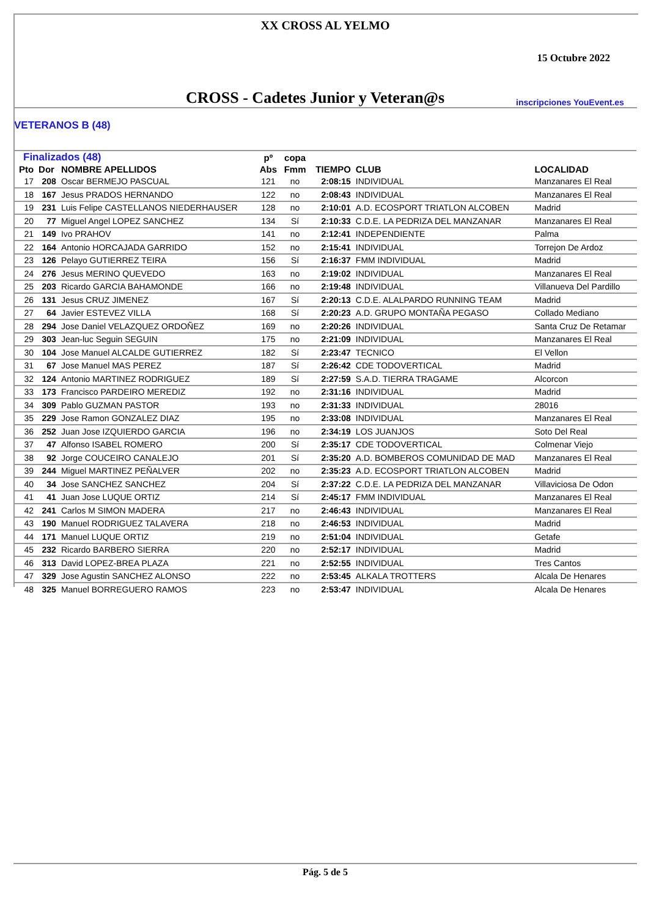XX CROSS AL YELMO
15 Octubre 2022
CROSS - Cadetes Junior y Veteran@s inscripciones YouEvent.es
VETERANOS B (48)
| Finalizados (48) | | | pº | copa | | | |
| --- | --- | --- | --- | --- | --- | --- | --- |
| Pto | Dor | NOMBRE APELLIDOS | Abs | Fmm | TIEMPO | CLUB | LOCALIDAD |
| 17 | 208 | Oscar BERMEJO PASCUAL | 121 | no | 2:08:15 | INDIVIDUAL | Manzanares El Real |
| 18 | 167 | Jesus PRADOS HERNANDO | 122 | no | 2:08:43 | INDIVIDUAL | Manzanares El Real |
| 19 | 231 | Luis Felipe CASTELLANOS NIEDERHAUSER | 128 | no | 2:10:01 | A.D. ECOSPORT TRIATLON ALCOBEN | Madrid |
| 20 | 77 | Miguel Angel LOPEZ SANCHEZ | 134 | Sí | 2:10:33 | C.D.E. LA PEDRIZA DEL MANZANAR | Manzanares El Real |
| 21 | 149 | Ivo PRAHOV | 141 | no | 2:12:41 | INDEPENDIENTE | Palma |
| 22 | 164 | Antonio HORCAJADA GARRIDO | 152 | no | 2:15:41 | INDIVIDUAL | Torrejon De Ardoz |
| 23 | 126 | Pelayo GUTIERREZ TEIRA | 156 | Sí | 2:16:37 | FMM INDIVIDUAL | Madrid |
| 24 | 276 | Jesus MERINO QUEVEDO | 163 | no | 2:19:02 | INDIVIDUAL | Manzanares El Real |
| 25 | 203 | Ricardo GARCIA BAHAMONDE | 166 | no | 2:19:48 | INDIVIDUAL | Villanueva Del Pardillo |
| 26 | 131 | Jesus CRUZ JIMENEZ | 167 | Sí | 2:20:13 | C.D.E. ALALPARDO RUNNING TEAM | Madrid |
| 27 | 64 | Javier ESTEVEZ VILLA | 168 | Sí | 2:20:23 | A.D. GRUPO MONTAÑA PEGASO | Collado Mediano |
| 28 | 294 | Jose Daniel VELAZQUEZ ORDOÑEZ | 169 | no | 2:20:26 | INDIVIDUAL | Santa Cruz De Retamar |
| 29 | 303 | Jean-luc Seguin SEGUIN | 175 | no | 2:21:09 | INDIVIDUAL | Manzanares El Real |
| 30 | 104 | Jose Manuel ALCALDE GUTIERREZ | 182 | Sí | 2:23:47 | TECNICO | El Vellon |
| 31 | 67 | Jose Manuel MAS PEREZ | 187 | Sí | 2:26:42 | CDE TODOVERTICAL | Madrid |
| 32 | 124 | Antonio MARTINEZ RODRIGUEZ | 189 | Sí | 2:27:59 | S.A.D. TIERRA TRAGAME | Alcorcon |
| 33 | 173 | Francisco PARDEIRO MEREDIZ | 192 | no | 2:31:16 | INDIVIDUAL | Madrid |
| 34 | 309 | Pablo GUZMAN PASTOR | 193 | no | 2:31:33 | INDIVIDUAL | 28016 |
| 35 | 229 | Jose Ramon GONZALEZ DIAZ | 195 | no | 2:33:08 | INDIVIDUAL | Manzanares El Real |
| 36 | 252 | Juan Jose IZQUIERDO GARCIA | 196 | no | 2:34:19 | LOS JUANJOS | Soto Del Real |
| 37 | 47 | Alfonso ISABEL ROMERO | 200 | Sí | 2:35:17 | CDE TODOVERTICAL | Colmenar Viejo |
| 38 | 92 | Jorge COUCEIRO CANALEJO | 201 | Sí | 2:35:20 | A.D. BOMBEROS COMUNIDAD DE MAD | Manzanares El Real |
| 39 | 244 | Miguel MARTINEZ PEÑALVER | 202 | no | 2:35:23 | A.D. ECOSPORT TRIATLON ALCOBEN | Madrid |
| 40 | 34 | Jose SANCHEZ SANCHEZ | 204 | Sí | 2:37:22 | C.D.E. LA PEDRIZA DEL MANZANAR | Villaviciosa De Odon |
| 41 | 41 | Juan Jose LUQUE ORTIZ | 214 | Sí | 2:45:17 | FMM INDIVIDUAL | Manzanares El Real |
| 42 | 241 | Carlos M SIMON MADERA | 217 | no | 2:46:43 | INDIVIDUAL | Manzanares El Real |
| 43 | 190 | Manuel RODRIGUEZ TALAVERA | 218 | no | 2:46:53 | INDIVIDUAL | Madrid |
| 44 | 171 | Manuel LUQUE ORTIZ | 219 | no | 2:51:04 | INDIVIDUAL | Getafe |
| 45 | 232 | Ricardo BARBERO SIERRA | 220 | no | 2:52:17 | INDIVIDUAL | Madrid |
| 46 | 313 | David LOPEZ-BREA PLAZA | 221 | no | 2:52:55 | INDIVIDUAL | Tres Cantos |
| 47 | 329 | Jose Agustin SANCHEZ ALONSO | 222 | no | 2:53:45 | ALKALA TROTTERS | Alcala De Henares |
| 48 | 325 | Manuel BORREGUERO RAMOS | 223 | no | 2:53:47 | INDIVIDUAL | Alcala De Henares |
Pág. 5 de 5